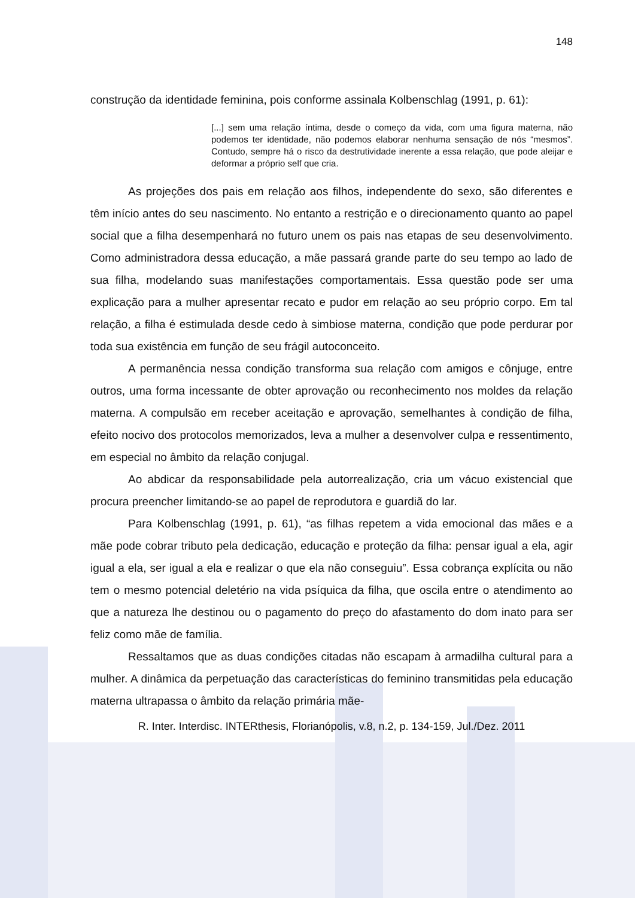148
construção da identidade feminina, pois conforme assinala Kolbenschlag (1991, p. 61):
[...] sem uma relação íntima, desde o começo da vida, com uma figura materna, não podemos ter identidade, não podemos elaborar nenhuma sensação de nós “mesmos”. Contudo, sempre há o risco da destrutividade inerente a essa relação, que pode aleijar e deformar a próprio self que cria.
As projeções dos pais em relação aos filhos, independente do sexo, são diferentes e têm início antes do seu nascimento. No entanto a restrição e o direcionamento quanto ao papel social que a filha desempenhará no futuro unem os pais nas etapas de seu desenvolvimento. Como administradora dessa educação, a mãe passará grande parte do seu tempo ao lado de sua filha, modelando suas manifestações comportamentais. Essa questão pode ser uma explicação para a mulher apresentar recato e pudor em relação ao seu próprio corpo. Em tal relação, a filha é estimulada desde cedo à simbiose materna, condição que pode perdurar por toda sua existência em função de seu frágil autoconceito.
A permanência nessa condição transforma sua relação com amigos e cônjuge, entre outros, uma forma incessante de obter aprovação ou reconhecimento nos moldes da relação materna. A compulsão em receber aceitação e aprovação, semelhantes à condição de filha, efeito nocivo dos protocolos memorizados, leva a mulher a desenvolver culpa e ressentimento, em especial no âmbito da relação conjugal.
Ao abdicar da responsabilidade pela autorrealização, cria um vácuo existencial que procura preencher limitando-se ao papel de reprodutora e guardiã do lar.
Para Kolbenschlag (1991, p. 61), “as filhas repetem a vida emocional das mães e a mãe pode cobrar tributo pela dedicação, educação e proteção da filha: pensar igual a ela, agir igual a ela, ser igual a ela e realizar o que ela não conseguiu”. Essa cobrança explícita ou não tem o mesmo potencial deletério na vida psíquica da filha, que oscila entre o atendimento ao que a natureza lhe destinou ou o pagamento do preço do afastamento do dom inato para ser feliz como mãe de família.
Ressaltamos que as duas condições citadas não escapam à armadilha cultural para a mulher. A dinâmica da perpetuação das características do feminino transmitidas pela educação materna ultrapassa o âmbito da relação primária mãe-
R. Inter. Interdisc. INTERthesis, Florianópolis, v.8, n.2, p. 134-159, Jul./Dez. 2011